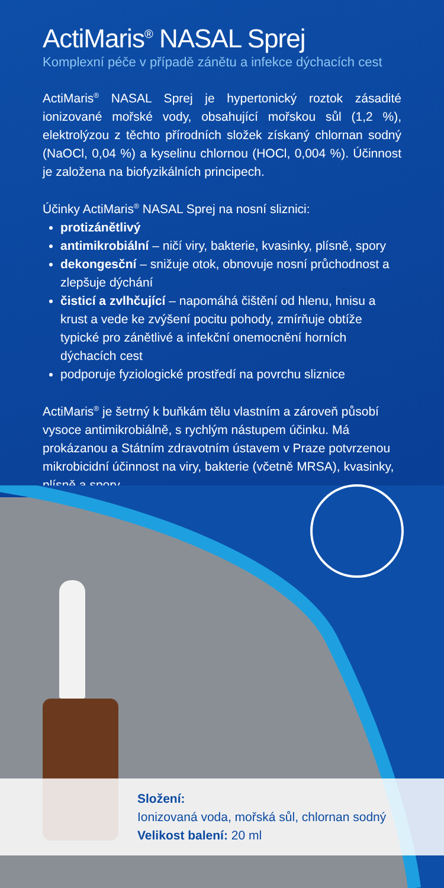ActiMaris<sup>®</sup> NASAL Sprej
Komplexní péče v případě zánětu a infekce dýchacích cest
ActiMaris<sup>®</sup> NASAL Sprej je hypertonický roztok zásadité ionizované mořské vody, obsahující mořskou sůl (1,2 %), elektrolýzou z těchto přírodních složek získaný chlornan sodný (NaOCl, 0,04 %) a kyselinu chlornou (HOCl, 0,004 %). Účinnost je založena na biofyzikálních principech.
Účinky ActiMaris<sup>®</sup> NASAL Sprej na nosní sliznici:
protizánětlivý
antimikrobiální – ničí viry, bakterie, kvasinky, plísně, spory
dekongesční – snižuje otok, obnovuje nosní průchodnost a zlepšuje dýchání
čisticí a zvlhčující – napomáhá čištění od hlenu, hnisu a krust a vede ke zvýšení pocitu pohody, zmírňuje obtíže typické pro zánětlivé a infekční onemocnění horních dýchacích cest
podporuje fyziologické prostředí na povrchu sliznice
ActiMaris<sup>®</sup> je šetrný k buňkám tělu vlastním a zároveň působí vysoce antimikrobiálně, s rychlým nástupem účinku. Má prokázanou a Státním zdravotním ústavem v Praze potvrzenou mikrobicidní účinnost na viry, bakterie (včetně MRSA), kvasinky, plísně a spory.
Složení:
Ionizovaná voda, mořská sůl, chlornan sodný
Velikost balení: 20 ml